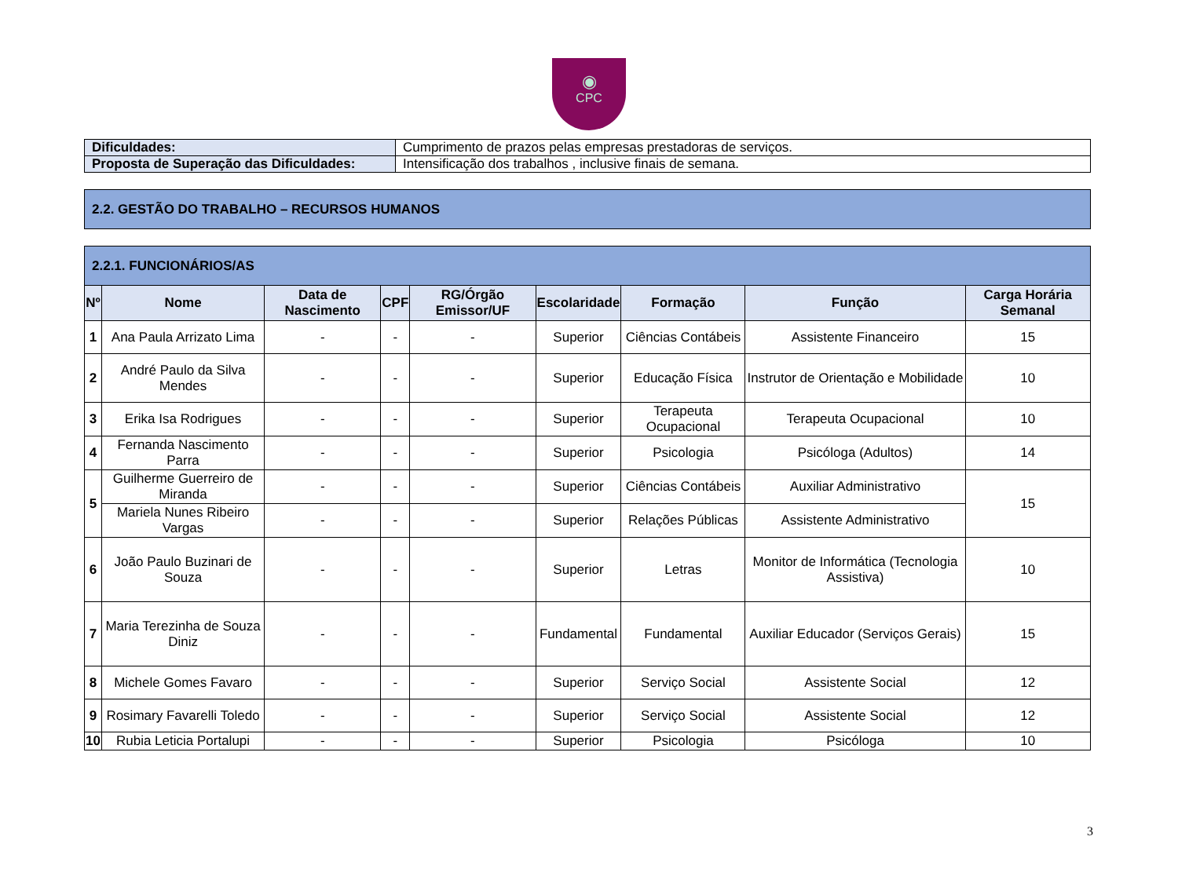◉
CPC
| Dificuldades: | Cumprimento de prazos pelas empresas prestadoras de serviços. |
| Proposta de Superação das Dificuldades: | Intensificação dos trabalhos , inclusive finais de semana. |
| 2.2. GESTÃO DO TRABALHO – RECURSOS HUMANOS |
| 2.2.1. FUNCIONÁRIOS/AS | | | | | | | | |
| Nº | Nome | Data de Nascimento | CPF | RG/Órgão Emissor/UF | Escolaridade | Formação | Função | Carga Horária Semanal |
| 1 | Ana Paula Arrizato Lima | - | - | - | Superior | Ciências Contábeis | Assistente Financeiro | 15 |
| 2 | André Paulo da Silva Mendes | - | - | - | Superior | Educação Física | Instrutor de Orientação e Mobilidade | 10 |
| 3 | Erika Isa Rodrigues | - | - | - | Superior | Terapeuta Ocupacional | Terapeuta Ocupacional | 10 |
| 4 | Fernanda Nascimento Parra | - | - | - | Superior | Psicologia | Psicóloga (Adultos) | 14 |
| 5 | Guilherme Guerreiro de Miranda | - | - | - | Superior | Ciências Contábeis | Auxiliar Administrativo | 15 |
| | Mariela Nunes Ribeiro Vargas | - | - | - | Superior | Relações Públicas | Assistente Administrativo | |
| 6 | João Paulo Buzinari de Souza | - | - | - | Superior | Letras | Monitor de Informática (Tecnologia Assistiva) | 10 |
| 7 | Maria Terezinha de Souza Diniz | - | - | - | Fundamental | Fundamental | Auxiliar Educador (Serviços Gerais) | 15 |
| 8 | Michele Gomes Favaro | - | - | - | Superior | Serviço Social | Assistente Social | 12 |
| 9 | Rosimary Favarelli Toledo | - | - | - | Superior | Serviço Social | Assistente Social | 12 |
| 10 | Rubia Leticia Portalupi | - | - | - | Superior | Psicologia | Psicóloga | 10 |
3